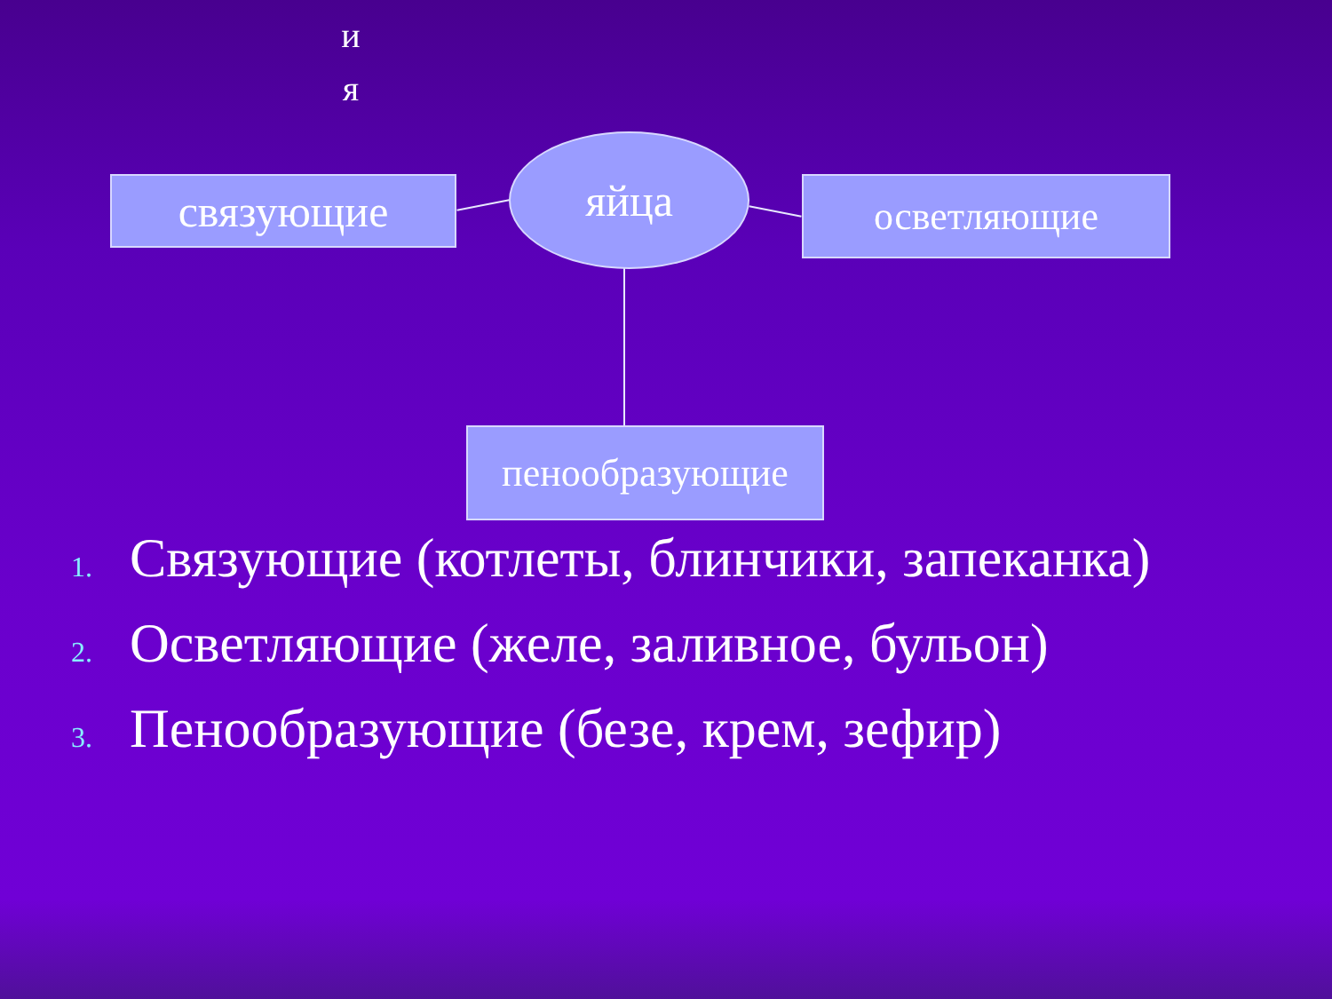и
я
связующие
яйца
осветляющие
пенообразующие
1. Связующие (котлеты, блинчики, запеканка)
2. Осветляющие (желе, заливное, бульон)
3. Пенообразующие (безе, крем, зефир)